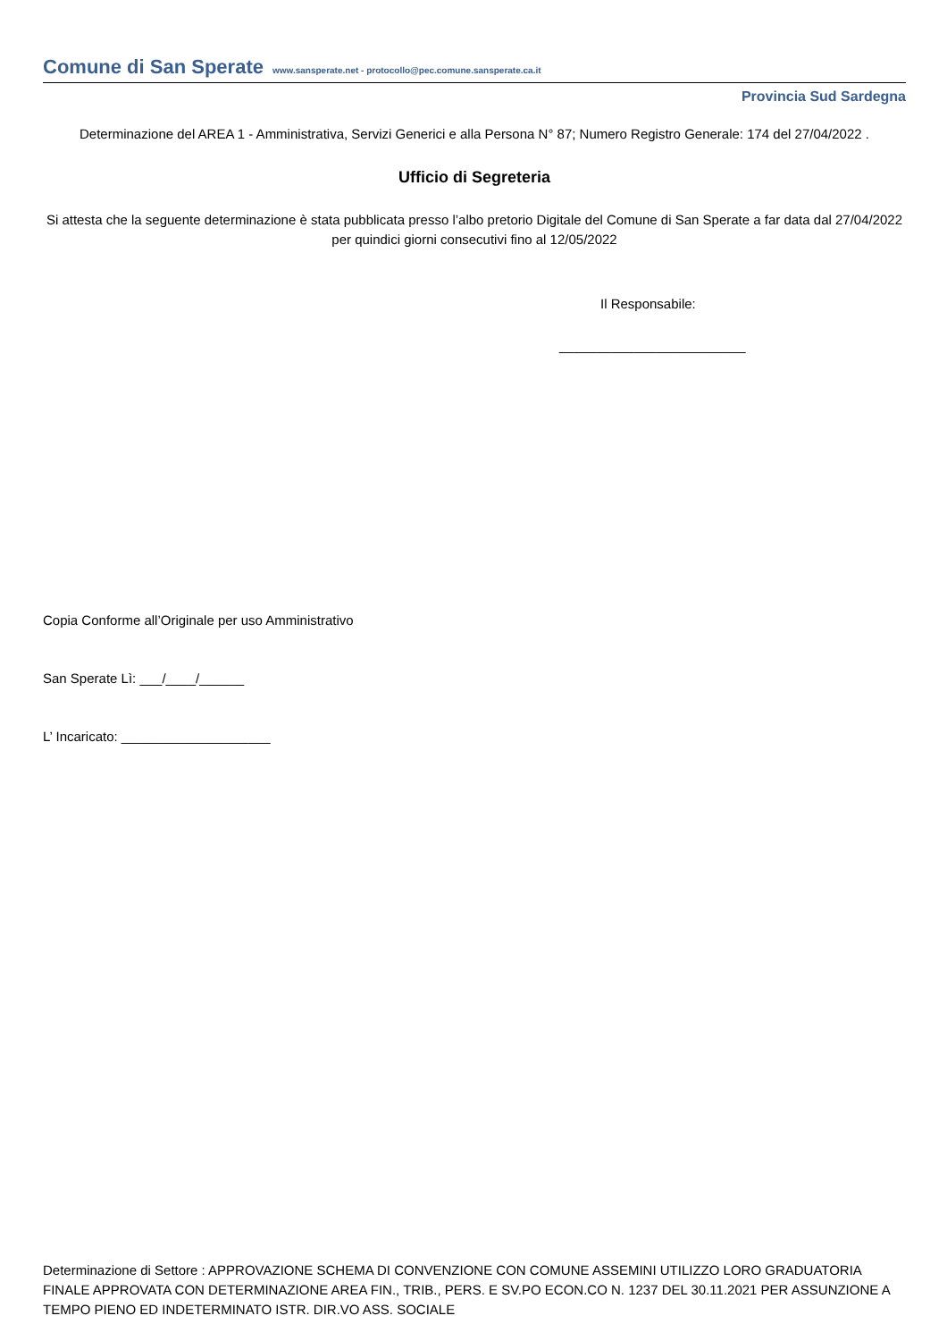Comune di San Sperate www.sansperate.net - protocollo@pec.comune.sansperate.ca.it
Provincia Sud Sardegna
Determinazione del AREA 1 - Amministrativa, Servizi Generici e alla Persona N° 87; Numero Registro Generale: 174 del 27/04/2022 .
Ufficio di Segreteria
Si attesta che la seguente determinazione è stata pubblicata presso l’albo pretorio Digitale del Comune di San Sperate a far data dal 27/04/2022 per quindici giorni consecutivi fino al 12/05/2022
Il Responsabile:
_________________________
Copia Conforme all’Originale per uso Amministrativo
San Sperate Lì: ___/____/______
L’ Incaricato: ____________________
Determinazione di Settore : APPROVAZIONE SCHEMA DI CONVENZIONE CON COMUNE ASSEMINI UTILIZZO LORO GRADUATORIA FINALE APPROVATA CON DETERMINAZIONE AREA FIN., TRIB., PERS. E SV.PO ECON.CO N. 1237 DEL 30.11.2021 PER ASSUNZIONE A TEMPO PIENO ED INDETERMINATO ISTR. DIR.VO ASS. SOCIALE